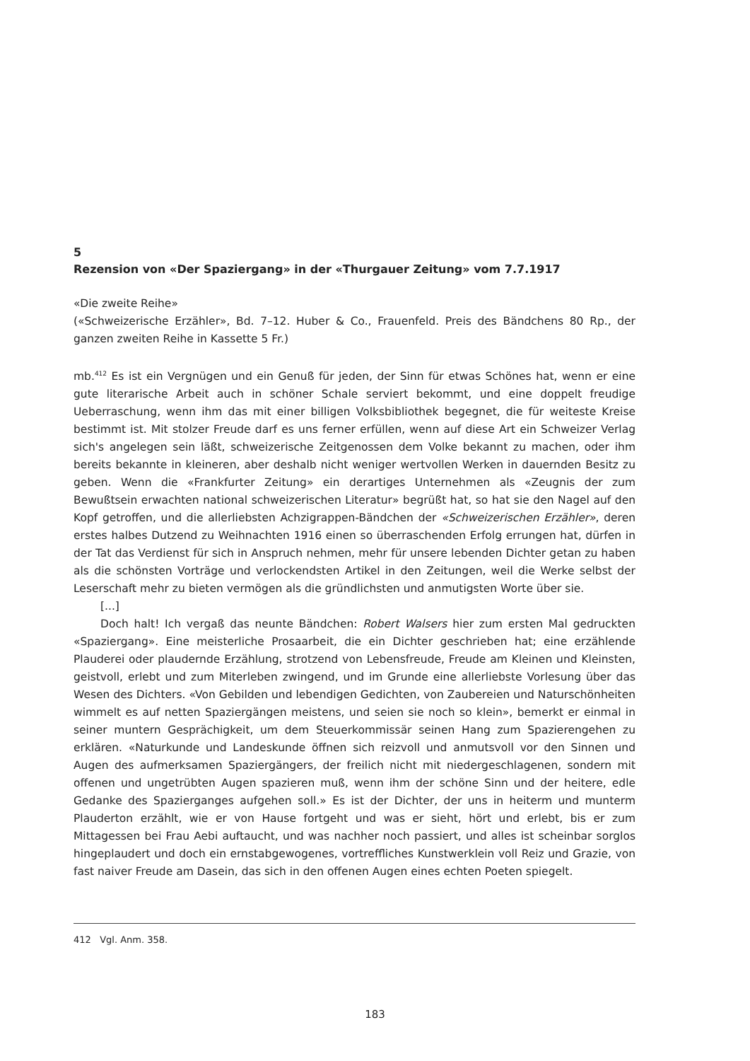5
Rezension von «Der Spaziergang» in der «Thurgauer Zeitung» vom 7.7.1917
«Die zweite Reihe»
(«Schweizerische Erzähler», Bd. 7–12. Huber & Co., Frauenfeld. Preis des Bändchens 80 Rp., der ganzen zweiten Reihe in Kassette 5 Fr.)
mb.<sup>412</sup> Es ist ein Vergnügen und ein Genuß für jeden, der Sinn für etwas Schönes hat, wenn er eine gute literarische Arbeit auch in schöner Schale serviert bekommt, und eine doppelt freudige Ueberraschung, wenn ihm das mit einer billigen Volksbibliothek begegnet, die für weiteste Kreise bestimmt ist. Mit stolzer Freude darf es uns ferner erfüllen, wenn auf diese Art ein Schweizer Verlag sich's angelegen sein läßt, schweizerische Zeitgenossen dem Volke bekannt zu machen, oder ihm bereits bekannte in kleineren, aber deshalb nicht weniger wertvollen Werken in dauernden Besitz zu geben. Wenn die «Frankfurter Zeitung» ein derartiges Unternehmen als «Zeugnis der zum Bewußtsein erwachten national schweizerischen Literatur» begrüßt hat, so hat sie den Nagel auf den Kopf getroffen, und die allerliebsten Achzigrappen-Bändchen der «Schweizerischen Erzähler», deren erstes halbes Dutzend zu Weihnachten 1916 einen so überraschenden Erfolg errungen hat, dürfen in der Tat das Verdienst für sich in Anspruch nehmen, mehr für unsere lebenden Dichter getan zu haben als die schönsten Vorträge und verlockendsten Artikel in den Zeitungen, weil die Werke selbst der Leserschaft mehr zu bieten vermögen als die gründlichsten und anmutigsten Worte über sie.
[...]
Doch halt! Ich vergaß das neunte Bändchen: Robert Walsers hier zum ersten Mal gedruckten «Spaziergang». Eine meisterliche Prosaarbeit, die ein Dichter geschrieben hat; eine erzählende Plauderei oder plaudernde Erzählung, strotzend von Lebensfreude, Freude am Kleinen und Kleinsten, geistvoll, erlebt und zum Miterleben zwingend, und im Grunde eine allerliebste Vorlesung über das Wesen des Dichters. «Von Gebilden und lebendigen Gedichten, von Zaubereien und Naturschönheiten wimmelt es auf netten Spaziergängen meistens, und seien sie noch so klein», bemerkt er einmal in seiner muntern Gesprächigkeit, um dem Steuerkommissär seinen Hang zum Spazierengehen zu erklären. «Naturkunde und Landeskunde öffnen sich reizvoll und anmutsvoll vor den Sinnen und Augen des aufmerksamen Spaziergängers, der freilich nicht mit niedergeschlagenen, sondern mit offenen und ungetrübten Augen spazieren muß, wenn ihm der schöne Sinn und der heitere, edle Gedanke des Spazierganges aufgehen soll.» Es ist der Dichter, der uns in heiterm und munterm Plauderton erzählt, wie er von Hause fortgeht und was er sieht, hört und erlebt, bis er zum Mittagessen bei Frau Aebi auftaucht, und was nachher noch passiert, und alles ist scheinbar sorglos hingeplaudert und doch ein ernstabgewogenes, vortreffliches Kunstwerklein voll Reiz und Grazie, von fast naiver Freude am Dasein, das sich in den offenen Augen eines echten Poeten spiegelt.
412 Vgl. Anm. 358.
183